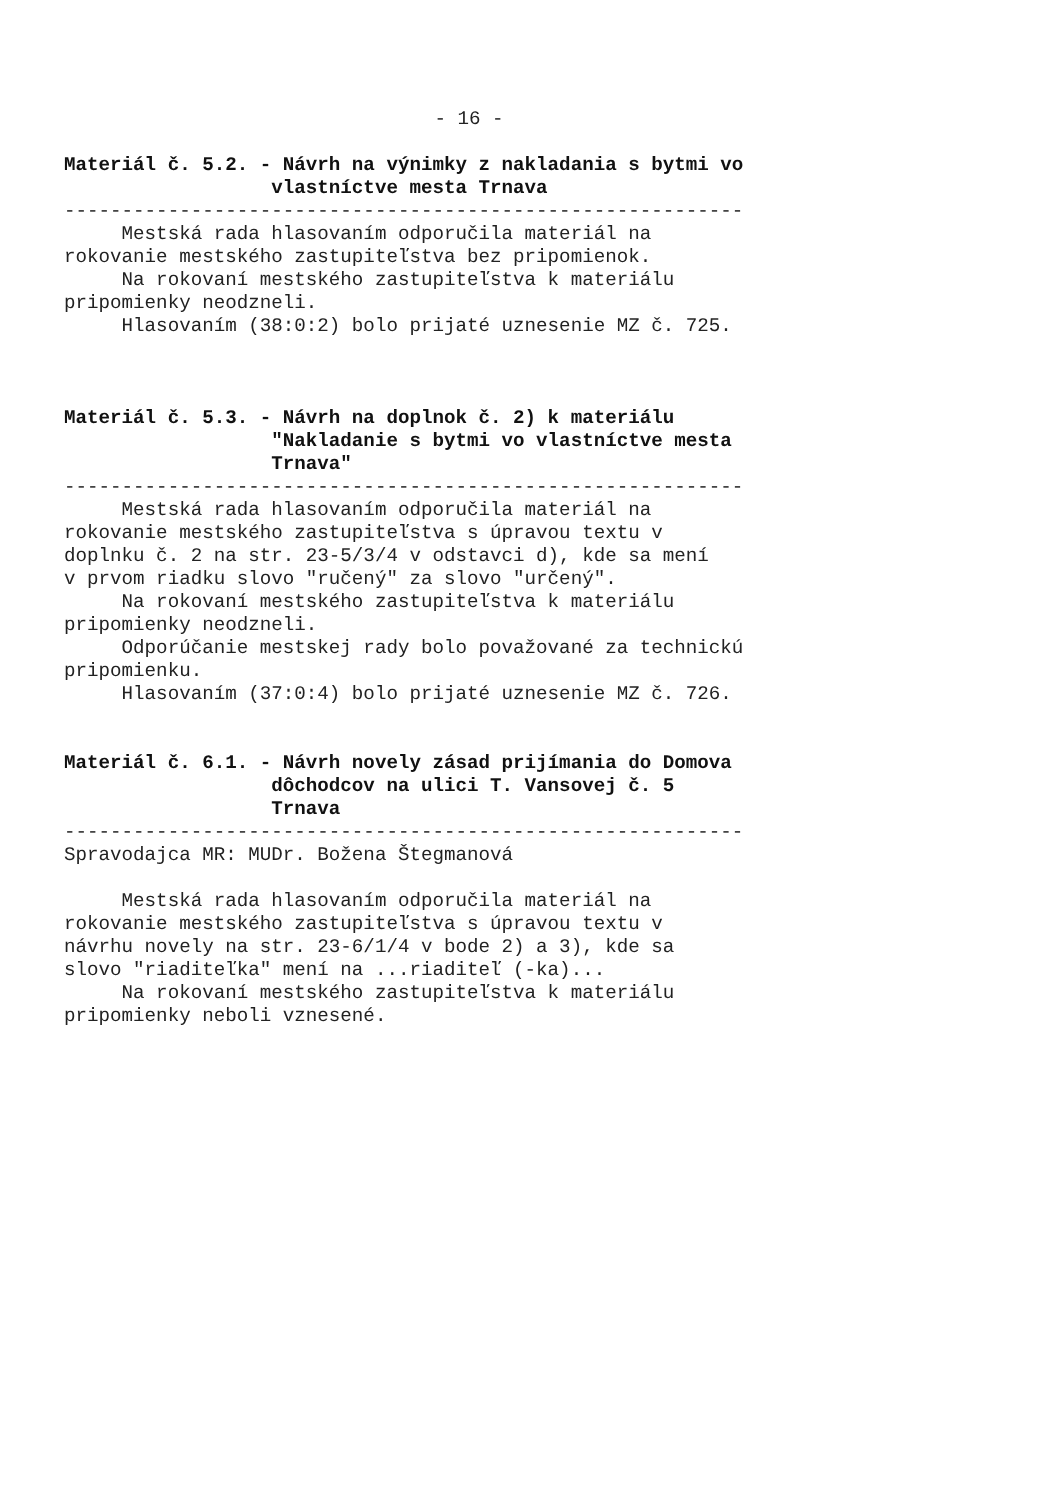- 16 -
Materiál č. 5.2. - Návrh na výnimky z nakladania s bytmi vo vlastníctve mesta Trnava
-----------------------------------------------------------
Mestská rada hlasovaním odporučila materiál na rokovanie mestského zastupiteľstva bez pripomienok. Na rokovaní mestského zastupiteľstva k materiálu pripomienky neodzneli. Hlasovaním (38:0:2) bolo prijaté uznesenie MZ č. 725.
Materiál č. 5.3. - Návrh na doplnok č. 2) k materiálu "Nakladanie s bytmi vo vlastníctve mesta Trnava"
-----------------------------------------------------------
Mestská rada hlasovaním odporučila materiál na rokovanie mestského zastupiteľstva s úpravou textu v doplnku č. 2 na str. 23-5/3/4 v odstavci d), kde sa mení v prvom riadku slovo "ručený" za slovo "určený". Na rokovaní mestského zastupiteľstva k materiálu pripomienky neodzneli. Odporúčanie mestskej rady bolo považované za technickú pripomienku. Hlasovaním (37:0:4) bolo prijaté uznesenie MZ č. 726.
Materiál č. 6.1. - Návrh novely zásad prijímania do Domova dôchodcov na ulici T. Vansovej č. 5 Trnava
-----------------------------------------------------------
Spravodajca MR: MUDr. Božena Štegmanová
Mestská rada hlasovaním odporučila materiál na rokovanie mestského zastupiteľstva s úpravou textu v návrhu novely na str. 23-6/1/4 v bode 2) a 3), kde sa slovo "riaditeľka" mení na ...riaditeľ (-ka)... Na rokovaní mestského zastupiteľstva k materiálu pripomienky neboli vznesené.